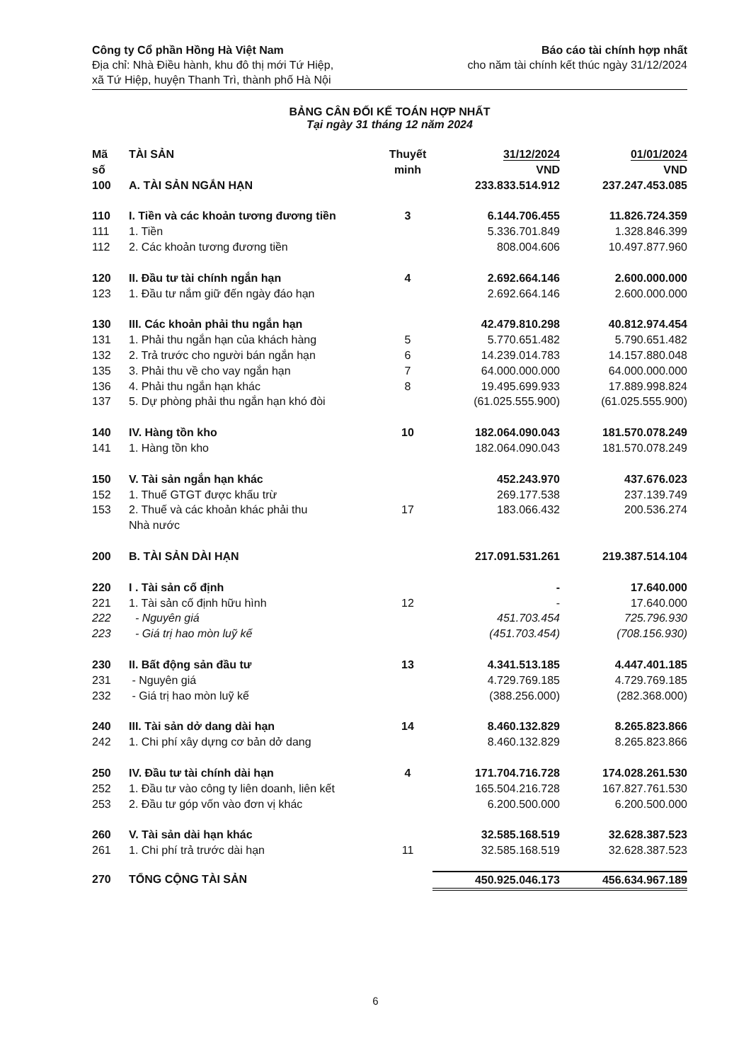Công ty Cổ phần Hồng Hà Việt Nam
Địa chỉ: Nhà Điều hành, khu đô thị mới Tứ Hiệp,
xã Tứ Hiệp, huyện Thanh Trì, thành phố Hà Nội
Báo cáo tài chính hợp nhất
cho năm tài chính kết thúc ngày 31/12/2024
BẢNG CÂN ĐỐI KẾ TOÁN HỢP NHẤT
Tại ngày 31 tháng 12 năm 2024
| Mã số | TÀI SẢN | Thuyết minh | 31/12/2024 VND | 01/01/2024 VND |
| --- | --- | --- | --- | --- |
| 100 | A. TÀI SẢN NGẮN HẠN | | 233.833.514.912 | 237.247.453.085 |
| 110 | I. Tiền và các khoản tương đương tiền | 3 | 6.144.706.455 | 11.826.724.359 |
| 111 | 1. Tiền | | 5.336.701.849 | 1.328.846.399 |
| 112 | 2. Các khoản tương đương tiền | | 808.004.606 | 10.497.877.960 |
| 120 | II. Đầu tư tài chính ngắn hạn | 4 | 2.692.664.146 | 2.600.000.000 |
| 123 | 1. Đầu tư nắm giữ đến ngày đáo hạn | | 2.692.664.146 | 2.600.000.000 |
| 130 | III. Các khoản phải thu ngắn hạn | | 42.479.810.298 | 40.812.974.454 |
| 131 | 1. Phải thu ngắn hạn của khách hàng | 5 | 5.770.651.482 | 5.790.651.482 |
| 132 | 2. Trả trước cho người bán ngắn hạn | 6 | 14.239.014.783 | 14.157.880.048 |
| 135 | 3. Phải thu về cho vay ngắn hạn | 7 | 64.000.000.000 | 64.000.000.000 |
| 136 | 4. Phải thu ngắn hạn khác | 8 | 19.495.699.933 | 17.889.998.824 |
| 137 | 5. Dự phòng phải thu ngắn hạn khó đòi | | (61.025.555.900) | (61.025.555.900) |
| 140 | IV. Hàng tồn kho | 10 | 182.064.090.043 | 181.570.078.249 |
| 141 | 1. Hàng tồn kho | | 182.064.090.043 | 181.570.078.249 |
| 150 | V. Tài sản ngắn hạn khác | | 452.243.970 | 437.676.023 |
| 152 | 1. Thuế GTGT được khấu trừ | | 269.177.538 | 237.139.749 |
| 153 | 2. Thuế và các khoản khác phải thu Nhà nước | 17 | 183.066.432 | 200.536.274 |
| 200 | B. TÀI SẢN DÀI HẠN | | 217.091.531.261 | 219.387.514.104 |
| 220 | I . Tài sản cố định | | - | 17.640.000 |
| 221 | 1. Tài sản cố định hữu hình | 12 | - | 17.640.000 |
| 222 | - Nguyên giá | | 451.703.454 | 725.796.930 |
| 223 | - Giá trị hao mòn luỹ kế | | (451.703.454) | (708.156.930) |
| 230 | II. Bất động sản đầu tư | 13 | 4.341.513.185 | 4.447.401.185 |
| 231 | - Nguyên giá | | 4.729.769.185 | 4.729.769.185 |
| 232 | - Giá trị hao mòn luỹ kế | | (388.256.000) | (282.368.000) |
| 240 | III. Tài sản dở dang dài hạn | 14 | 8.460.132.829 | 8.265.823.866 |
| 242 | 1. Chi phí xây dựng cơ bản dở dang | | 8.460.132.829 | 8.265.823.866 |
| 250 | IV. Đầu tư tài chính dài hạn | 4 | 171.704.716.728 | 174.028.261.530 |
| 252 | 1. Đầu tư vào công ty liên doanh, liên kết | | 165.504.216.728 | 167.827.761.530 |
| 253 | 2. Đầu tư góp vốn vào đơn vị khác | | 6.200.500.000 | 6.200.500.000 |
| 260 | V. Tài sản dài hạn khác | | 32.585.168.519 | 32.628.387.523 |
| 261 | 1. Chi phí trả trước dài hạn | 11 | 32.585.168.519 | 32.628.387.523 |
| 270 | TỔNG CỘNG TÀI SẢN | | 450.925.046.173 | 456.634.967.189 |
6